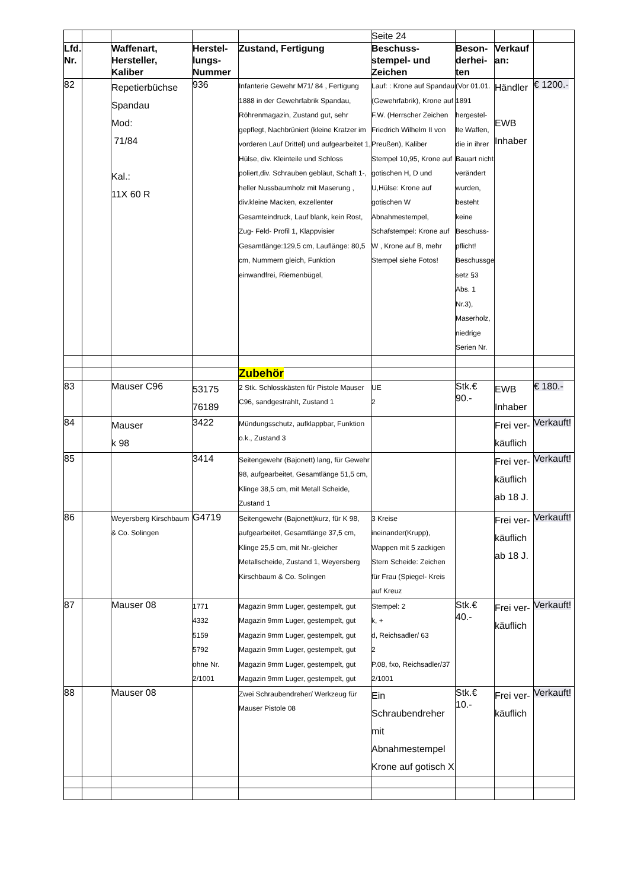| | | | | | Seite 24 | | | |
| Lfd. Nr. | | Waffenart, Hersteller, Kaliber | Herstel-lungs-Nummer | Zustand, Fertigung | Beschuss-stempel- und Zeichen | Beson-derhei-ten | Verkauf an: | |
| 82 | | Repetierbüchse Spandau Mod: 71/84 Kal.: 11X 60 R | 936 | Infanterie Gewehr M71/ 84 , Fertigung 1888 in der Gewehrfabrik Spandau, Röhrenmagazin, Zustand gut, sehr gepflegt, Nachbrüniert (kleine Kratzer im vorderen Lauf Drittel) und aufgearbeitet 1, Hülse, div. Kleinteile und Schloss poliert,div. Schrauben gebläut, Schaft 1-, heller Nussbaumholz mit Maserung , div.kleine Macken, exzellenter Gesamteindruck, Lauf blank, kein Rost, Zug- Feld- Profil 1, Klappvisier Gesamtlänge:129,5 cm, Lauflänge: 80,5 cm, Nummern gleich, Funktion einwandfrei, Riemenbügel, | Lauf: : Krone auf Spandau (Gewehrfabrik), Krone auf F.W. (Herrscher Zeichen Friedrich Wilhelm II von Preußen), Kaliber Stempel 10,95, Krone auf gotischen H, D und U,Hülse: Krone auf gotischen W Abnahmestempel, Schafstempel: Krone auf W , Krone auf B, mehr Stempel siehe Fotos! | (Vor 01.01. 1891 hergestel-lte Waffen, die in ihrer Bauart nicht verändert wurden, besteht keine Beschuss-pflicht! Beschussge setz §3 Abs. 1 Nr.3), Maserholz, niedrige Serien Nr. | Händler EWB Inhaber | € 1200.- |
| | | | | Zubehör | | | | |
| 83 | | Mauser C96 | 53175 76189 | 2 Stk. Schlosskästen für Pistole Mauser C96, sandgestrahlt, Zustand 1 | UE 2 | Stk.€ 90.- | EWB Inhaber | € 180.- |
| 84 | | Mauser k 98 | 3422 | Mündungsschutz, aufklappbar, Funktion o.k., Zustand 3 | | | Frei ver-käuflich | Verkauft! |
| 85 | | | 3414 | Seitengewehr (Bajonett) lang, für Gewehr 98, aufgearbeitet, Gesamtlänge 51,5 cm, Klinge 38,5 cm, mit Metall Scheide, Zustand 1 | | | Frei ver-käuflich ab 18 J. | Verkauft! |
| 86 | | Weyersberg Kirschbaum & Co. Solingen | G4719 | Seitengewehr (Bajonett)kurz, für K 98, aufgearbeitet, Gesamtlänge 37,5 cm, Klinge 25,5 cm, mit Nr.-gleicher Metallscheide, Zustand 1, Weyersberg Kirschbaum & Co. Solingen | 3 Kreise ineinander(Krupp), Wappen mit 5 zackigen Stern Scheide: Zeichen für Frau (Spiegel- Kreis auf Kreuz | | Frei ver-käuflich ab 18 J. | Verkauft! |
| 87 | | Mauser 08 | 1771 4332 5159 5792 ohne Nr. 2/1001 | Magazin 9mm Luger, gestempelt, gut Magazin 9mm Luger, gestempelt, gut Magazin 9mm Luger, gestempelt, gut Magazin 9mm Luger, gestempelt, gut Magazin 9mm Luger, gestempelt, gut Magazin 9mm Luger, gestempelt, gut | Stempel: 2 k, + d, Reichsadler/ 63 2 P.08, fxo, Reichsadler/37 2/1001 | Stk.€ 40.- | Frei ver-käuflich | Verkauft! |
| 88 | | Mauser 08 | | Zwei Schraubendreher/ Werkzeug für Mauser Pistole 08 | Ein Schraubendreher mit Abnahmestempel Krone auf gotisch X | Stk.€ 10.- | Frei ver-käuflich | Verkauft! |